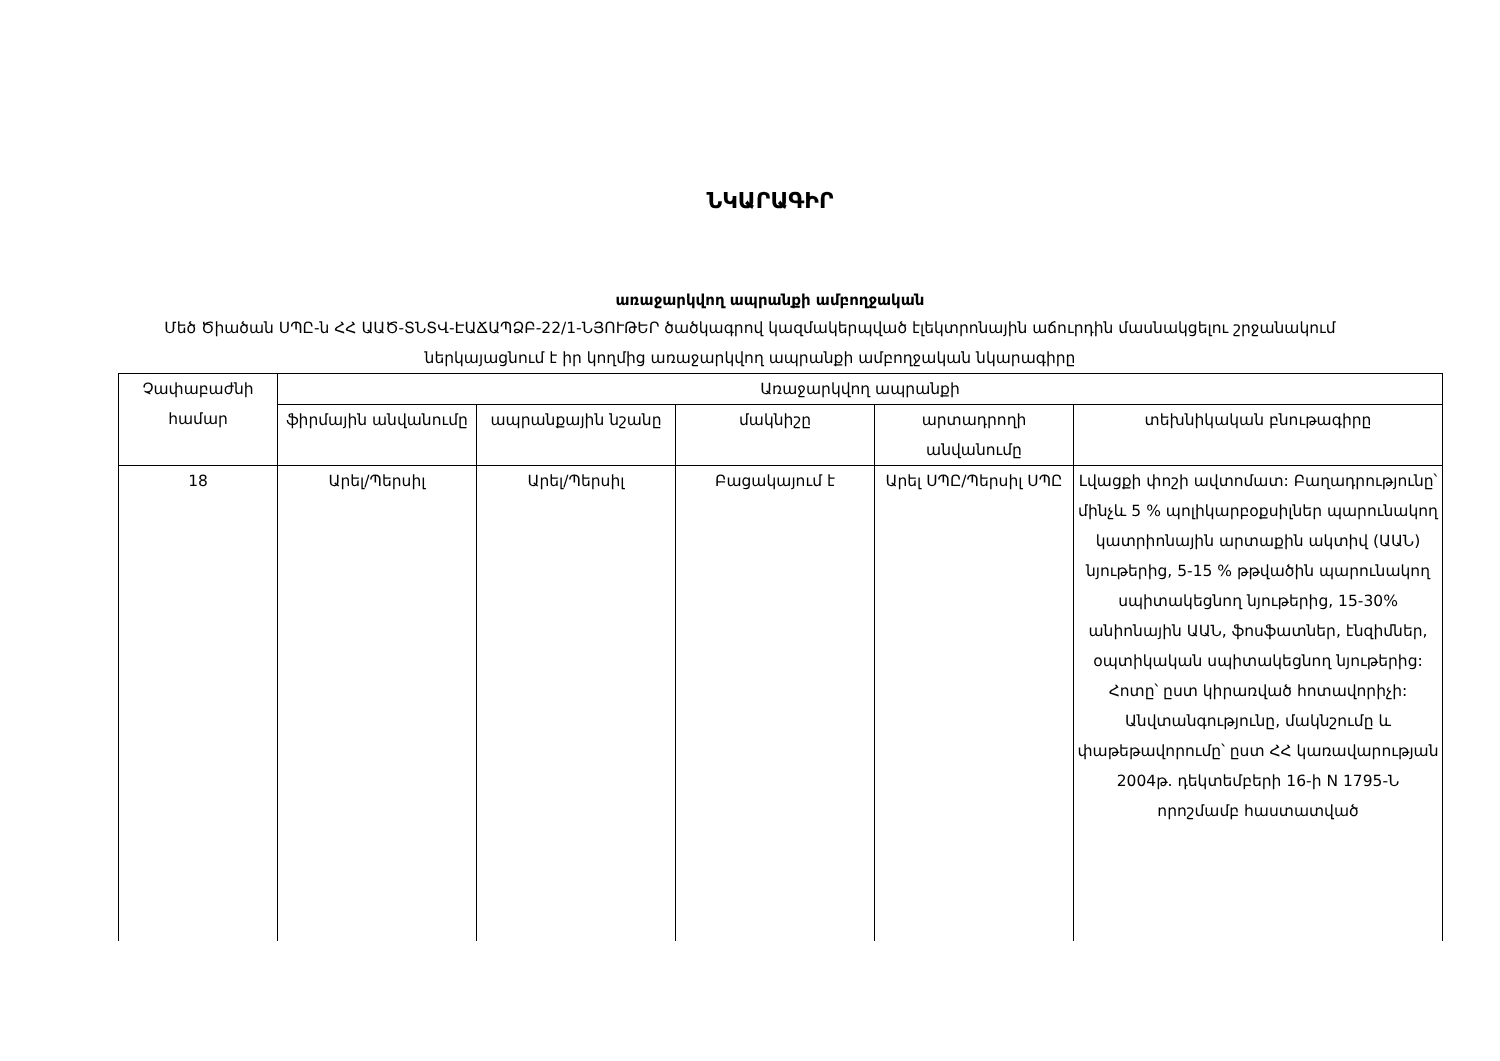ՆԿԱՐԱԳԻՐ
առաջարկվող ապրանքի ամբողջական
Մեծ Ծիածան ՍՊԸ-ն ՀՀ ԱԱԾ-ՏՆՏՎ-ԷԱՃԱՊՁԲ-22/1-ՆՅՈՒԹԵՐ ծածկագրով կազմակերպված էլեկտրոնային աճուրդին մասնակցելու շրջանակում ներկայացնում է իր կողմից առաջարկվող ապրանքի ամբողջական նկարագիրը
| Չափաբաժնի համար | Առաջարկվող ապրանքի | | | | |
| --- | --- | --- | --- | --- | --- |
| | ֆիրմային անվանումը | ապրանքային նշանը | մակնիշը | արտադրողի անվանումը | տեխնիկական բնութագիրը |
| 18 | Արել/Պերսիլ | Արել/Պերսիլ | Բացակայում է | Արել ՍՊԸ/Պերսիլ ՍՊԸ | Լվացքի փոշի ավտոմատ: Բաղադրությունը՝ մինչև 5 % պոլիկարբօքսիլներ պարունակող կատրիոնային արտաքին ակտիվ (ԱԱՆ) նյութերից, 5-15 % թթվածին պարունակող սպիտակեցնող նյութերից, 15-30% անիոնային ԱԱՆ, ֆոսֆատներ, էնզիմներ, օպտիկական սպիտակեցնող նյութերից: Հոտը՝ ըստ կիրառված հոտավորիչի: Անվտանգությունը, մակնշումը և փաթեթավորումը՝ ըստ ՀՀ կառավարության 2004թ. դեկտեմբերի 16-ի N 1795-Ն որոշմամբ հաստատված |